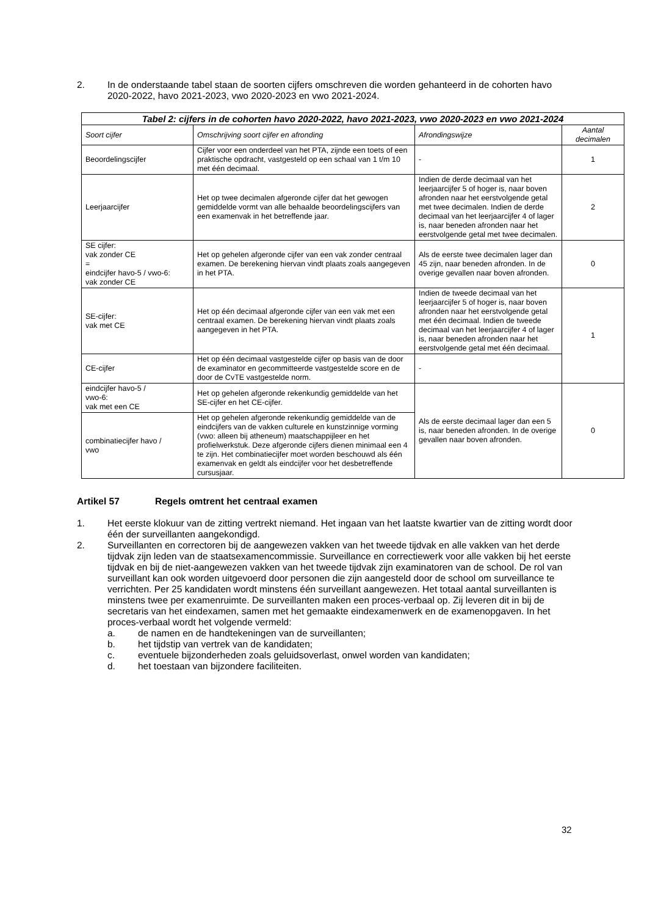2. In de onderstaande tabel staan de soorten cijfers omschreven die worden gehanteerd in de cohorten havo 2020-2022, havo 2021-2023, vwo 2020-2023 en vwo 2021-2024.
Tabel 2: cijfers in de cohorten havo 2020-2022, havo 2021-2023, vwo 2020-2023 en vwo 2021-2024
| Soort cijfer | Omschrijving soort cijfer en afronding | Afrondingswijze | Aantal decimalen |
| --- | --- | --- | --- |
| Beoordelingscijfer | Cijfer voor een onderdeel van het PTA, zijnde een toets of een praktische opdracht, vastgesteld op een schaal van 1 t/m 10 met één decimaal. | - | 1 |
| Leerjaarcijfer | Het op twee decimalen afgeronde cijfer dat het gewogen gemiddelde vormt van alle behaalde beoordelingscijfers van een examenvak in het betreffende jaar. | Indien de derde decimaal van het leerjaarcijfer 5 of hoger is, naar boven afronden naar het eerstvolgende getal met twee decimalen. Indien de derde decimaal van het leerjaarcijfer 4 of lager is, naar beneden afronden naar het eerstvolgende getal met twee decimalen. | 2 |
| SE cijfer: vak zonder CE = eindcijfer havo-5 / vwo-6: vak zonder CE | Het op gehelen afgeronde cijfer van een vak zonder centraal examen. De berekening hiervan vindt plaats zoals aangegeven in het PTA. | Als de eerste twee decimalen lager dan 45 zijn, naar beneden afronden. In de overige gevallen naar boven afronden. | 0 |
| SE-cijfer: vak met CE | Het op één decimaal afgeronde cijfer van een vak met een centraal examen. De berekening hiervan vindt plaats zoals aangegeven in het PTA. | Indien de tweede decimaal van het leerjaarcijfer 5 of hoger is, naar boven afronden naar het eerstvolgende getal met één decimaal. Indien de tweede decimaal van het leerjaarcijfer 4 of lager is, naar beneden afronden naar het eerstvolgende getal met één decimaal. | 1 |
| CE-cijfer | Het op één decimaal vastgestelde cijfer op basis van de door de examinator en gecommitteerde vastgestelde score en de door de CvTE vastgestelde norm. | - | |
| eindcijfer havo-5 / vwo-6: vak met een CE | Het op gehelen afgeronde rekenkundig gemiddelde van het SE-cijfer en het CE-cijfer. | Als de eerste decimaal lager dan een 5 is, naar beneden afronden. In de overige gevallen naar boven afronden. | 0 |
| combinatiecijfer havo / vwo | Het op gehelen afgeronde rekenkundig gemiddelde van de eindcijfers van de vakken culturele en kunstzinnige vorming (vwo: alleen bij atheneum) maatschappijleer en het profielwerkstuk. Deze afgeronde cijfers dienen minimaal een 4 te zijn. Het combinatiecijfer moet worden beschouwd als één examenvak en geldt als eindcijfer voor het desbetreffende cursusjaar. | | |
Artikel 57 Regels omtrent het centraal examen
1. Het eerste klokuur van de zitting vertrekt niemand. Het ingaan van het laatste kwartier van de zitting wordt door één der surveillanten aangekondigd.
2. Surveillanten en correctoren bij de aangewezen vakken van het tweede tijdvak en alle vakken van het derde tijdvak zijn leden van de staatsexamencommissie. Surveillance en correctiewerk voor alle vakken bij het eerste tijdvak en bij de niet-aangewezen vakken van het tweede tijdvak zijn examinatoren van de school. De rol van surveillant kan ook worden uitgevoerd door personen die zijn aangesteld door de school om surveillance te verrichten. Per 25 kandidaten wordt minstens één surveillant aangewezen. Het totaal aantal surveillanten is minstens twee per examenruimte. De surveillanten maken een proces-verbaal op. Zij leveren dit in bij de secretaris van het eindexamen, samen met het gemaakte eindexamenwerk en de examenopgaven. In het proces-verbaal wordt het volgende vermeld:
a. de namen en de handtekeningen van de surveillanten;
b. het tijdstip van vertrek van de kandidaten;
c. eventuele bijzonderheden zoals geluidsoverlast, onwel worden van kandidaten;
d. het toestaan van bijzondere faciliteiten.
32